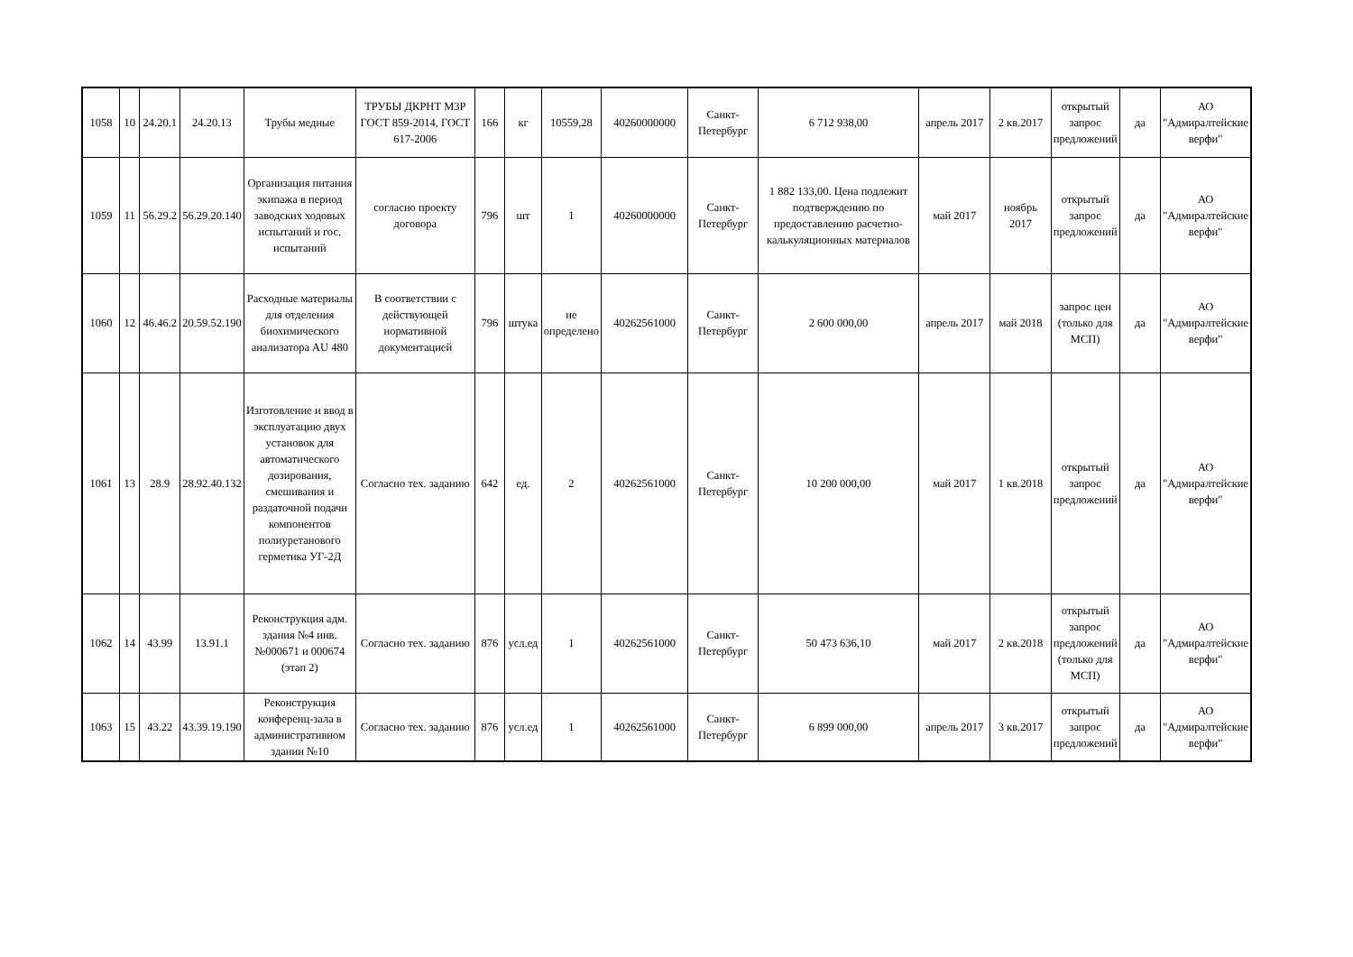| 1058 | 10 | 24.20.1 | 24.20.13 | Трубы медные | ТРУБЫ ДКРНТ М3Р ГОСТ 859-2014, ГОСТ 617-2006 | 166 | кг | 10559,28 | 40260000000 | Санкт-Петербург | 6 712 938,00 | апрель 2017 | 2 кв.2017 | открытый запрос предложений | да | АО "Адмиралтейские верфи" |
| 1059 | 11 | 56.29.2 | 56.29.20.140 | Организация питания экипажа в период заводских ходовых испытаний и гос. испытаний | согласно проекту договора | 796 | шт | 1 | 40260000000 | Санкт-Петербург | 1 882 133,00. Цена подлежит подтверждению по предоставлению расчетно-калькуляционных материалов | май 2017 | ноябрь 2017 | открытый запрос предложений | да | АО "Адмиралтейские верфи" |
| 1060 | 12 | 46.46.2 | 20.59.52.190 | Расходные материалы для отделения биохимического анализатора AU 480 | В соответствии с действующей нормативной документацией | 796 | штука | не определено | 40262561000 | Санкт-Петербург | 2 600 000,00 | апрель 2017 | май 2018 | запрос цен (только для МСП) | да | АО "Адмиралтейские верфи" |
| 1061 | 13 | 28.9 | 28.92.40.132 | Изготовление и ввод в эксплуатацию двух установок для автоматического дозирования, смешивания и раздаточной подачи компонентов полиуретанового герметика УГ-2Д | Согласно тех. заданию | 642 | ед. | 2 | 40262561000 | Санкт-Петербург | 10 200 000,00 | май 2017 | 1 кв.2018 | открытый запрос предложений | да | АО "Адмиралтейские верфи" |
| 1062 | 14 | 43.99 | 13.91.1 | Реконструкция адм. здания №4 инв.№000671 и 000674 (этап 2) | Согласно тех. заданию | 876 | усл.ед | 1 | 40262561000 | Санкт-Петербург | 50 473 636,10 | май 2017 | 2 кв.2018 | открытый запрос предложений (только для МСП) | да | АО "Адмиралтейские верфи" |
| 1063 | 15 | 43.22 | 43.39.19.190 | Реконструкция конференц-зала в административном здании №10 | Согласно тех. заданию | 876 | усл.ед | 1 | 40262561000 | Санкт-Петербург | 6 899 000,00 | апрель 2017 | 3 кв.2017 | открытый запрос предложений | да | АО "Адмиралтейские верфи" |